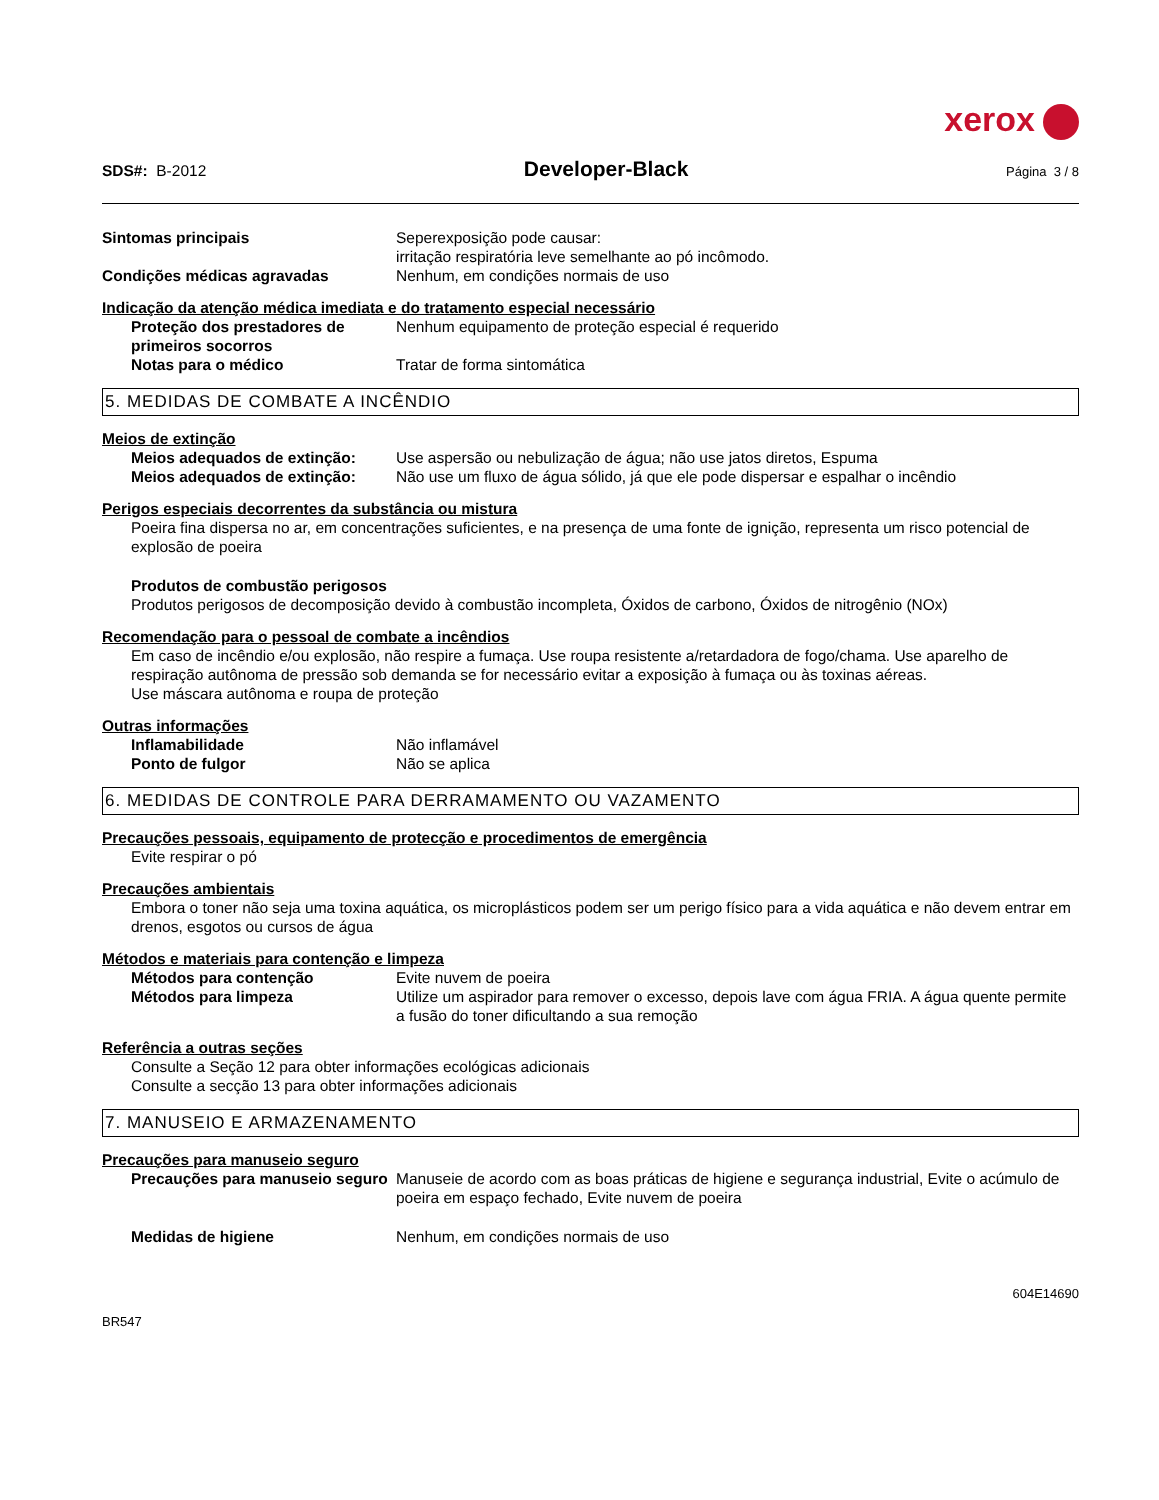xerox
SDS#: B-2012
Developer-Black
Página 3 / 8
Sintomas principais Seperexposição pode causar:
irritação respiratória leve semelhante ao pó incômodo.
Condições médicas agravadas Nenhum, em condições normais de uso
Indicação da atenção médica imediata e do tratamento especial necessário
Proteção dos prestadores de primeiros socorros
Nenhum equipamento de proteção especial é requerido
Notas para o médico Tratar de forma sintomática
5. MEDIDAS DE COMBATE A INCÊNDIO
Meios de extinção
Meios adequados de extinção: Use aspersão ou nebulização de água; não use jatos diretos, Espuma
Meios adequados de extinção: Não use um fluxo de água sólido, já que ele pode dispersar e espalhar o incêndio
Perigos especiais decorrentes da substância ou mistura
Poeira fina dispersa no ar, em concentrações suficientes, e na presença de uma fonte de ignição, representa um risco potencial de explosão de poeira
Produtos de combustão perigosos
Produtos perigosos de decomposição devido à combustão incompleta, Óxidos de carbono, Óxidos de nitrogênio (NOx)
Recomendação para o pessoal de combate a incêndios
Em caso de incêndio e/ou explosão, não respire a fumaça. Use roupa resistente a/retardadora de fogo/chama. Use aparelho de respiração autônoma de pressão sob demanda se for necessário evitar a exposição à fumaça ou às toxinas aéreas.
Use máscara autônoma e roupa de proteção
Outras informações
Inflamabilidade Não inflamável
Ponto de fulgor Não se aplica
6. MEDIDAS DE CONTROLE PARA DERRAMAMENTO OU VAZAMENTO
Precauções pessoais, equipamento de protecção e procedimentos de emergência
Evite respirar o pó
Precauções ambientais
Embora o toner não seja uma toxina aquática, os microplásticos podem ser um perigo físico para a vida aquática e não devem entrar em drenos, esgotos ou cursos de água
Métodos e materiais para contenção e limpeza
Métodos para contenção Evite nuvem de poeira
Métodos para limpeza Utilize um aspirador para remover o excesso, depois lave com água FRIA. A água quente permite a fusão do toner dificultando a sua remoção
Referência a outras seções
Consulte a Seção 12 para obter informações ecológicas adicionais
Consulte a secção 13 para obter informações adicionais
7. MANUSEIO E ARMAZENAMENTO
Precauções para manuseio seguro
Precauções para manuseio seguro
Manuseie de acordo com as boas práticas de higiene e segurança industrial, Evite o acúmulo de poeira em espaço fechado, Evite nuvem de poeira
Medidas de higiene Nenhum, em condições normais de uso
BR547
604E14690